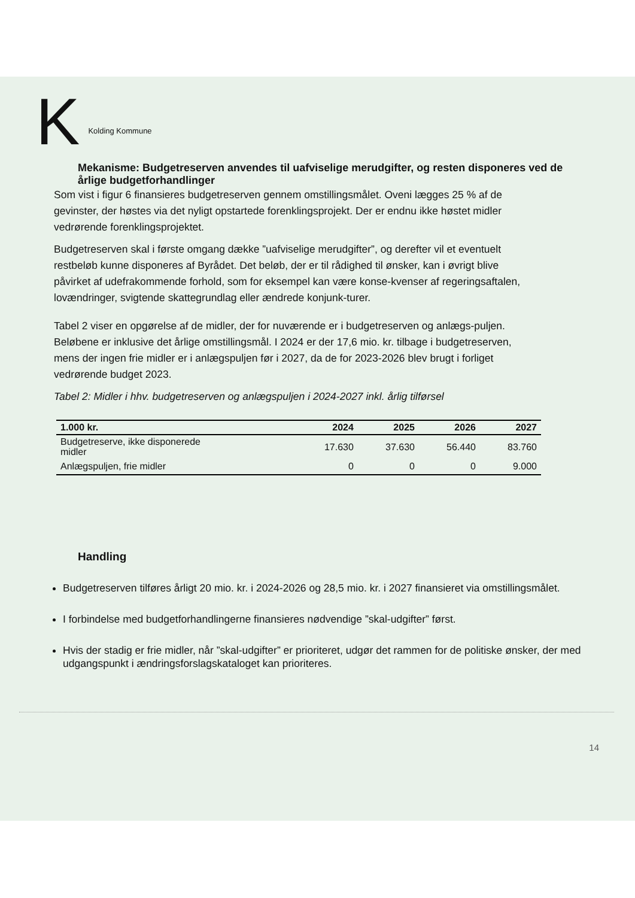K Kolding Kommune
Mekanisme: Budgetreserven anvendes til uafviselige merudgifter, og resten disponeres ved de årlige budgetforhandlinger
Som vist i figur 6 finansieres budgetreserven gennem omstillingsmålet. Oveni lægges 25 % af de gevinster, der høstes via det nyligt opstartede forenklingsprojekt. Der er endnu ikke høstet midler vedrørende forenklingsprojektet.
Budgetreserven skal i første omgang dække ”uafviselige merudgifter”, og derefter vil et eventuelt restbeløb kunne disponeres af Byrådet. Det beløb, der er til rådighed til ønsker, kan i øvrigt blive påvirket af udefrakommende forhold, som for eksempel kan være konse-kvenser af regeringsaftalen, lovændringer, svigtende skattegrundlag eller ændrede konjunk-turer.
Tabel 2 viser en opgørelse af de midler, der for nuværende er i budgetreserven og anlægs-puljen. Beløbene er inklusive det årlige omstillingsmål. I 2024 er der 17,6 mio. kr. tilbage i budgetreserven, mens der ingen frie midler er i anlægspuljen før i 2027, da de for 2023-2026 blev brugt i forliget vedrørende budget 2023.
Tabel 2: Midler i hhv. budgetreserven og anlægspuljen i 2024-2027 inkl. årlig tilførsel
| 1.000 kr. | 2024 | 2025 | 2026 | 2027 |
| --- | --- | --- | --- | --- |
| Budgetreserve, ikke disponerede midler | 17.630 | 37.630 | 56.440 | 83.760 |
| Anlægspuljen, frie midler | 0 | 0 | 0 | 9.000 |
Handling
Budgetreserven tilføres årligt 20 mio. kr. i 2024-2026 og 28,5 mio. kr. i 2027 finansieret via omstillingsmålet.
I forbindelse med budgetforhandlingerne finansieres nødvendige ”skal-udgifter” først.
Hvis der stadig er frie midler, når ”skal-udgifter” er prioriteret, udgør det rammen for de politiske ønsker, der med udgangspunkt i ændringsforslagskataloget kan prioriteres.
14